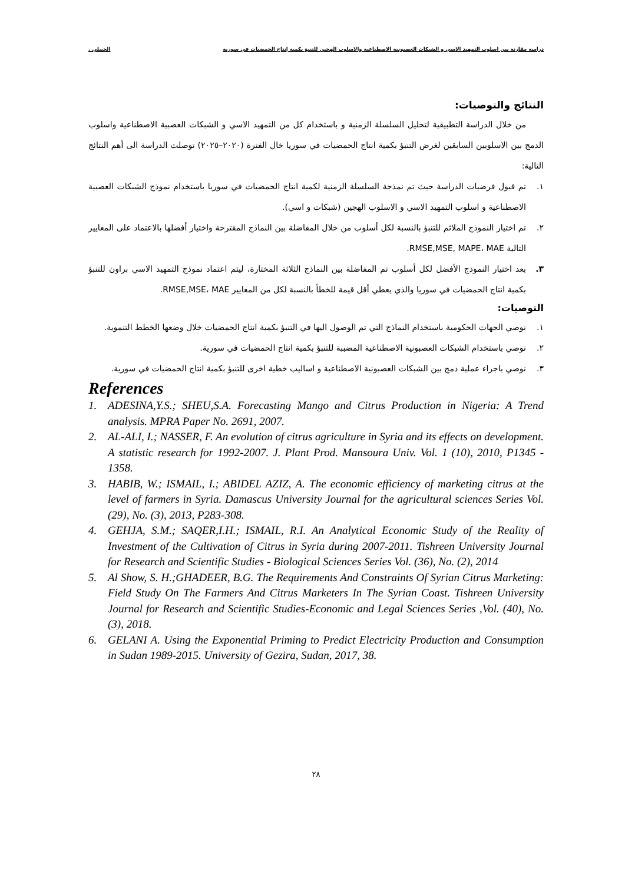دراسة مقارنة بين اسلوب التمهيد الاسي و الشبكات العصبونية الاصطناعية والاسلوب الهجين للتنبؤ بكمية إنتاج الحمضيات في سورية الجبيلي .
النتائج والتوصيات:
من خلال الدراسة التطبيقية لتحليل السلسلة الزمنية و باستخدام كل من التمهيد الاسي و الشبكات العصبية الاصطناعية واسلوب الدمج بين الاسلوبين السابقين لغرض التنبؤ بكمية انتاج الحمضيات في سوريا خال الفترة (٢٠٢٠–٢٠٢٥) توصلت الدراسة الى أهم النتائج التالية:
١. تم قبول فرضيات الدراسة حيث تم نمذجة السلسلة الزمنية لكمية انتاج الحمضيات في سوريا باستخدام نموذج الشبكات العصبية الاصطناعية و اسلوب التمهيد الاسي و الاسلوب الهجين (شبكات و اسي).
٢. تم اختيار النموذج الملائم للتنبؤ بالنسبة لكل أسلوب من خلال المفاضلة بين النماذج المقترحة واختيار أفضلها بالاعتماد على المعايير التالية RMSE,MSE, MAPE، MAE.
٣. بعد اختيار النموذج الأفضل لكل أسلوب تم المفاضلة بين النماذج الثلاثة المختارة، ليتم اعتماد نموذج التمهيد الاسي براون للتنبؤ بكمية انتاج الحمضيات في سوريا والذي يعطي أقل قيمة للخطأ بالنسبة لكل من المعايير RMSE,MSE، MAE.
التوصيات:
١. نوصي الجهات الحكومية باستخدام النماذج التي تم الوصول اليها في التنبؤ بكمية انتاج الحمضيات خلال وضعها الخطط التنموية.
٢. نوصي باستخدام الشبكات العصبونية الاصطناعية المضببة للتنبؤ بكمية انتاج الحمضيات في سورية.
٣. نوصي باجراء عملية دمج بين الشبكات العصبونية الاصطناعية و اساليب خطية اخرى للتنبؤ بكمية انتاج الحمضيات في سورية.
References
1. ADESINA,Y.S.; SHEU,S.A. Forecasting Mango and Citrus Production in Nigeria: A Trend analysis. MPRA Paper No. 2691, 2007.
2. AL-ALI, I.; NASSER, F. An evolution of citrus agriculture in Syria and its effects on development. A statistic research for 1992-2007. J. Plant Prod. Mansoura Univ. Vol. 1 (10), 2010, P1345 - 1358.
3. HABIB, W.; ISMAIL, I.; ABIDEL AZIZ, A. The economic efficiency of marketing citrus at the level of farmers in Syria. Damascus University Journal for the agricultural sciences Series Vol. (29), No. (3), 2013, P283-308.
4. GEHJA, S.M.; SAQER,I.H.; ISMAIL, R.I. An Analytical Economic Study of the Reality of Investment of the Cultivation of Citrus in Syria during 2007-2011. Tishreen University Journal for Research and Scientific Studies - Biological Sciences Series Vol. (36), No. (2), 2014
5. Al Show, S. H.;GHADEER, B.G. The Requirements And Constraints Of Syrian Citrus Marketing: Field Study On The Farmers And Citrus Marketers In The Syrian Coast. Tishreen University Journal for Research and Scientific Studies-Economic and Legal Sciences Series ,Vol. (40), No. (3), 2018.
6. GELANI A. Using the Exponential Priming to Predict Electricity Production and Consumption in Sudan 1989-2015. University of Gezira, Sudan, 2017, 38.
٢٨